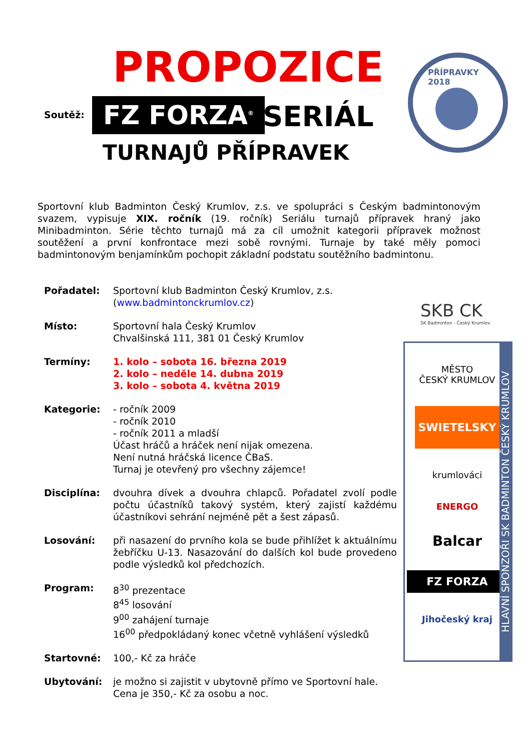PROPOZICE
Soutěž: FZ FORZA<sup>®</sup> SERIÁL
TURNAJŮ PŘÍPRAVEK
PŘÍPRAVKY 2018
Sportovní klub Badminton Český Krumlov, z.s. ve spolupráci s Českým badmintonovým svazem, vypisuje XIX. ročník (19. ročník) Seriálu turnajů přípravek hraný jako Minibadminton. Série těchto turnajů má za cíl umožnit kategorii přípravek možnost soutěžení a první konfrontace mezi sobě rovnými. Turnaje by také měly pomoci badmintonovým benjamínkům pochopit základní podstatu soutěžního badmintonu.
SKB CK
SK Badminton - Český Krumlov
Pořadatel: Sportovní klub Badminton Český Krumlov, z.s.
(www.badmintonckrumlov.cz)
Místo: Sportovní hala Český Krumlov
Chvalšinská 111, 381 01 Český Krumlov
Termíny: 1. kolo – sobota 16. března 2019
2. kolo – neděle 14. dubna 2019
3. kolo – sobota 4. května 2019
Kategorie: - ročník 2009
- ročník 2010
- ročník 2011 a mladší
Účast hráčů a hráček není nijak omezena.
Není nutná hráčská licence ČBaS.
Turnaj je otevřený pro všechny zájemce!
Disciplína: dvouhra dívek a dvouhra chlapců. Pořadatel zvolí podle počtu účastníků takový systém, který zajistí každému účastníkovi sehrání nejméně pět a šest zápasů.
Losování: při nasazení do prvního kola se bude přihlížet k aktuálnímu žebříčku U-13. Nasazování do dalších kol bude provedeno podle výsledků kol předchozích.
Program: 8<sup>30</sup> prezentace
8<sup>45</sup> losování
9<sup>00</sup> zahájení turnaje
16<sup>00</sup> předpokládaný konec včetně vyhlášení výsledků
Startovné: 100,- Kč za hráče
Ubytování: je možno si zajistit v ubytovně přímo ve Sportovní hale.
Cena je 350,- Kč za osobu a noc.
MĚSTO
ČESKÝ KRUMLOV
SWIETELSKY
krumlováci
ENERGO
Balcar
FZ FORZA
Jihočeský kraj
HLAVNÍ SPONZOŘI SK BADMINTON ČESKÝ KRUMLOV